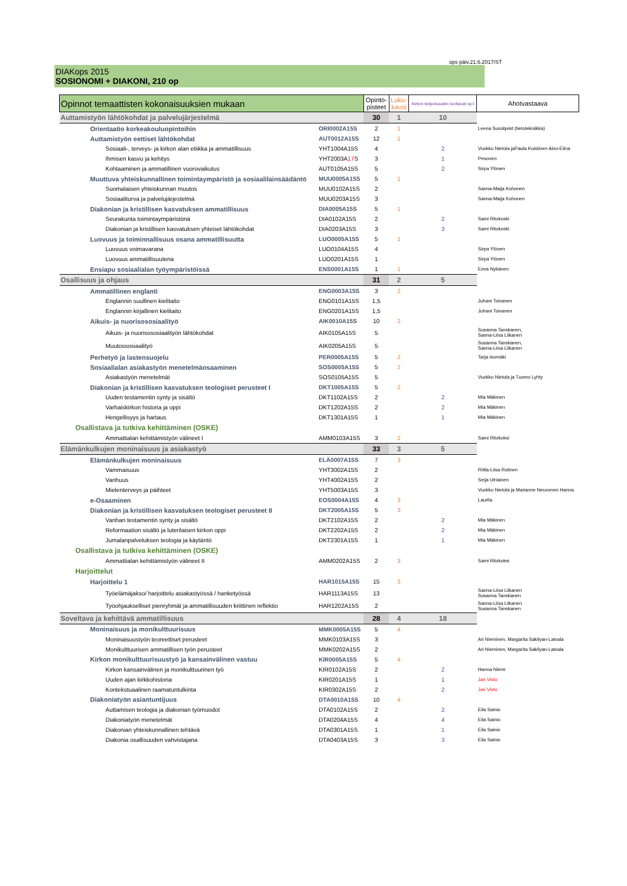ops päiv.21.6.2017/ST
DIAKops 2015
SOSIONOMI + DIAKONI, 210 op
| Opinnot temaattisten kokonaisuuksien mukaan | | Opinto- pisteet | Luku- kausi | Kirkon kelpoisuuden tuottavat op:t | Ahotvastaava |
| --- | --- | --- | --- | --- | --- |
| Auttamistyön lähtökohdat ja palvelujärjestelmä | | 30 | 1 | 10 | |
| Orientaatio korkeakouluopintoihin | ORI0002A15S | 2 | 1 | | Leena Sundqvist (tietotekniikka) |
| Auttamistyön eettiset lähtökohdat | AUT0012A15S | 12 | 1 | | |
| Sosiaali-, terveys- ja kirkon alan etiikka ja ammatillisuus | YHT1004A15S | 4 | | 2 | Vuokko Nietola jaPaula Koistinen Aino-Elina |
| Ihmisen kasvu ja kehitys | YHT2003A 17 S | 3 | | 1 | Pesonen |
| Kohtaaminen ja ammatillinen vuorovaikutus | AUT0105A15S | 5 | | 2 | Sirpa Ylönen |
| Muuttuva yhteiskunnallinen toimintaympäristö ja sosiaalilainsäädäntö | MUU0005A15S | 5 | 1 | | |
| Suomalaisen yhteiskunnan muutos | MUU0102A15S | 2 | | | Sanna-Maija Kohonen |
| Sosiaaliturva ja palvelujärjestelmä | MUU0203A15S | 3 | | | Sanna-Maija Kohonen |
| Diakonian ja kristillisen kasvatuksen ammatillisuus | DIA0005A15S | 5 | 1 | | |
| Seurakunta toimintaympäristönä | DIA0102A15S | 2 | | 2 | Sami Ritokoski |
| Diakonian ja kristillisen kasvatuksen yhteiset lähtökohdat | DIA0203A15S | 3 | | 3 | Sami Ritokoski |
| Luovuus ja toiminnallisuus osana ammatillisuutta | LUO0005A15S | 5 | 1 | | |
| Luovuus voimavarana | LUO0104A15S | 4 | | | Sirpa Ylönen |
| Luovuus ammatillisuutena | LUO0201A15S | 1 | | | Sirpa Ylönen |
| Ensiapu sosiaalialan työympäristöissä | ENS0001A15S | 1 | 1 | | Eeva Nykänen |
| Osallisuus ja ohjaus | | 31 | 2 | 5 | |
| Ammatillinen englanti | ENG0003A15S | 3 | 2 | | |
| Englannin suullinen kielitaito | ENG0101A15S | 1,5 | | | Juhani Toivanen |
| Englannin kirjallinen kielitaito | ENG0201A15S | 1,5 | | | Juhani Toivanen |
| Aikuis- ja nuorisososiaalityö | AIK0010A15S | 10 | 2 | | |
| Aikuis- ja nuorisososiaalityön lähtökohdat | AIK0105A15S | 5 | | | Susanna Tanskanen, Sanna-Liisa Liikanen |
| Muutossosiaalityö | AIK0205A15S | 5 | | | Susanna Tanskanen, Sanna-Liisa Liikanen |
| Perhetyö ja lastensuojelu | PER0005A15S | 5 | 2 | | Tarja Isomäki |
| Sosiaalialan asiakastyön menetelmäosaaminen | SOS0005A15S | 5 | 2 | | |
| Asiakastyön menetelmät | SOS0105A15S | 5 | | | Vuokko Nietola ja Tuomo Lyhty |
| Diakonian ja kristillisen kasvatuksen teologiset perusteet I | DKT1005A15S | 5 | 2 | | |
| Uuden testamentin synty ja sisältö | DKT1102A15S | 2 | | 2 | Mia Mäkinen |
| Varhaiskirkon historia ja oppi | DKT1202A15S | 2 | | 2 | Mia Mäkinen |
| Hengellisyys ja hartaus | DKT1301A15S | 1 | | 1 | Mia Mäkinen |
| Osallistava ja tutkiva kehittäminen (OSKE) | | | | | |
| Ammattialan kehittämistyön välineet I | AMM0103A15S | 3 | 2 | | Sami Ritokoksi |
| Elämänkulkujen moninaisuus ja asiakastyö | | 33 | 3 | 5 | |
| Elämänkulkujen moninaisuus | ELÄ0007A15S | 7 | 3 | | |
| Vammaisuus | YHT3002A15S | 2 | | | Riitta-Liisa Rotinen |
| Vanhuus | YHT4002A15S | 2 | | | Seija Utriainen |
| Mielenterveys ja päihteet | YHT5003A15S | 3 | | | Vuokko Nietola ja Marianne Neuvonen Hanna |
| e-Osaaminen | EOS0004A15S | 4 | 3 | | Laurila |
| Diakonian ja kristillisen kasvatuksen teologiset perusteet II | DKT2005A15S | 5 | 3 | | |
| Vanhan testamentin synty ja sisältö | DKT2102A15S | 2 | | 2 | Mia Mäkinen |
| Reformaation sisältö ja luterilaisen kirkon oppi | DKT2202A15S | 2 | | 2 | Mia Mäkinen |
| Jumalanpalveluksen teologia ja käytäntö | DKT2301A15S | 1 | | 1 | Mia Mäkinen |
| Osallistava ja tutkiva kehittäminen (OSKE) | | | | | |
| Ammattialan kehittämistyön välineet II | AMM0202A15S | 2 | 3 | | Sami Ritokoksi |
| Harjoittelut | | | | | |
| Harjoittelu 1 | HAR1015A15S | 15 | 3 | | |
| Työelämäjakso/ harjoittelu asiakastyössä / hanketyössä | HAR1113A15S | 13 | | | Sanna-Liisa Liikanen Susanna Tanskanen |
| Työohjaukselliset pienryhmät ja ammatillisuuden kriittinen reflektio | HAR1202A15S | 2 | | | Sanna-Liisa Liikanen Susanna Tanskanen |
| Soveltava ja kehittävä ammatillisuus | | 28 | 4 | 18 | |
| Moninaisuus ja monikulttuurisuus | MMK0005A15S | 5 | 4 | | |
| Moninaisuustyön teoreettiset perusteet | MMK0103A15S | 3 | | | Ari Nieminen, Margarita Sakilyan-Latvala |
| Monikulttuurisen ammatillisen työn perusteet | MMK0202A15S | 2 | | | Ari Nieminen, Margarita Sakilyan-Latvala |
| Kirkon monikulttuurisuustyö ja kansainvälinen vastuu | KIR0005A15S | 5 | 4 | | |
| Kirkon kansainvälinen ja monikulttuurinen työ | KIR0102A15S | 2 | | 2 | Hanna Niemi |
| Uuden ajan kirkkohistoria | KIR0201A15S | 1 | | 1 | Jari Visto |
| Kontekstuaalinen raamatuntulkinta | KIR0302A15S | 2 | | 2 | Jari Visto |
| Diakoniatyön asiantuntijuus | DTA0010A15S | 10 | 4 | | |
| Auttamisen teologia ja diakonian työmuodot | DTA0102A15S | 2 | | 2 | Eila Sainio |
| Diakoniatyön menetelmät | DTA0204A15S | 4 | | 4 | Eila Sainio |
| Diakonian yhteiskunnallinen tehtävä | DTA0301A15S | 1 | | 1 | Eila Sainio |
| Diakonia osallisuuden vahvistajana | DTA0403A15S | 3 | | 3 | Eila Sainio |